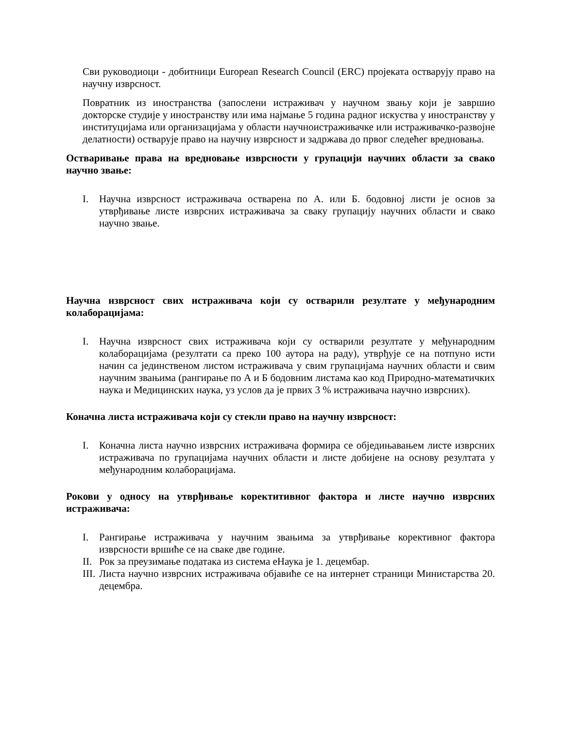Сви руководиоци - добитници European Research Council (ERC) пројеката остварују право на научну изврсност.
Повратник из иностранства (запослени истраживач у научном звању који је завршио докторске студије у иностранству или има најмање 5 година радног искуства у иностранству у институцијама или организацијама у области научноистраживачке или истраживачко-развојне делатности) остварује право на научну изврсност и задржава до првог следећег вредновања.
Остваривање права на вредновање изврсности у групацији научних области за свако научно звање:
I. Научна изврсност истраживача остварена по А. или Б. бодовној листи је основ за утврђивање листе изврсних истраживача за сваку групацију научних области и свако научно звање.
Научна изврсност свих истраживача који су остварили резултате у међународним колаборацијама:
I. Научна изврсност свих истраживача који су остварили резултате у међународним колаборацијама (резултати са преко 100 аутора на раду), утврђује се на потпуно исти начин са јединственом листом истраживача у свим групацијама научних области и свим научним звањима (рангирање по А и Б бодовним листама као код Природно-математичких наука и Медицинских наука, уз услов да је првих 3 % истраживача научно изврсних).
Коначна листа истраживача који су стекли право на научну изврсност:
I. Коначна листа научно изврсних истраживача формира се обједињавањем листе изврсних истраживача по групацијама научних области и листе добијене на основу резултата у међународним колаборацијама.
Рокови у односу на утврђивање коректитивног фактора и листе научно изврсних истраживача:
I. Рангирање истраживача у научним звањима за утврђивање корективног фактора изврсности вршиће се на сваке две године.
II. Рок за преузимање података из система еНаука је 1. децембар.
III. Листа научно изврсних истраживача објавиће се на интернет страници Министарства 20. децембра.